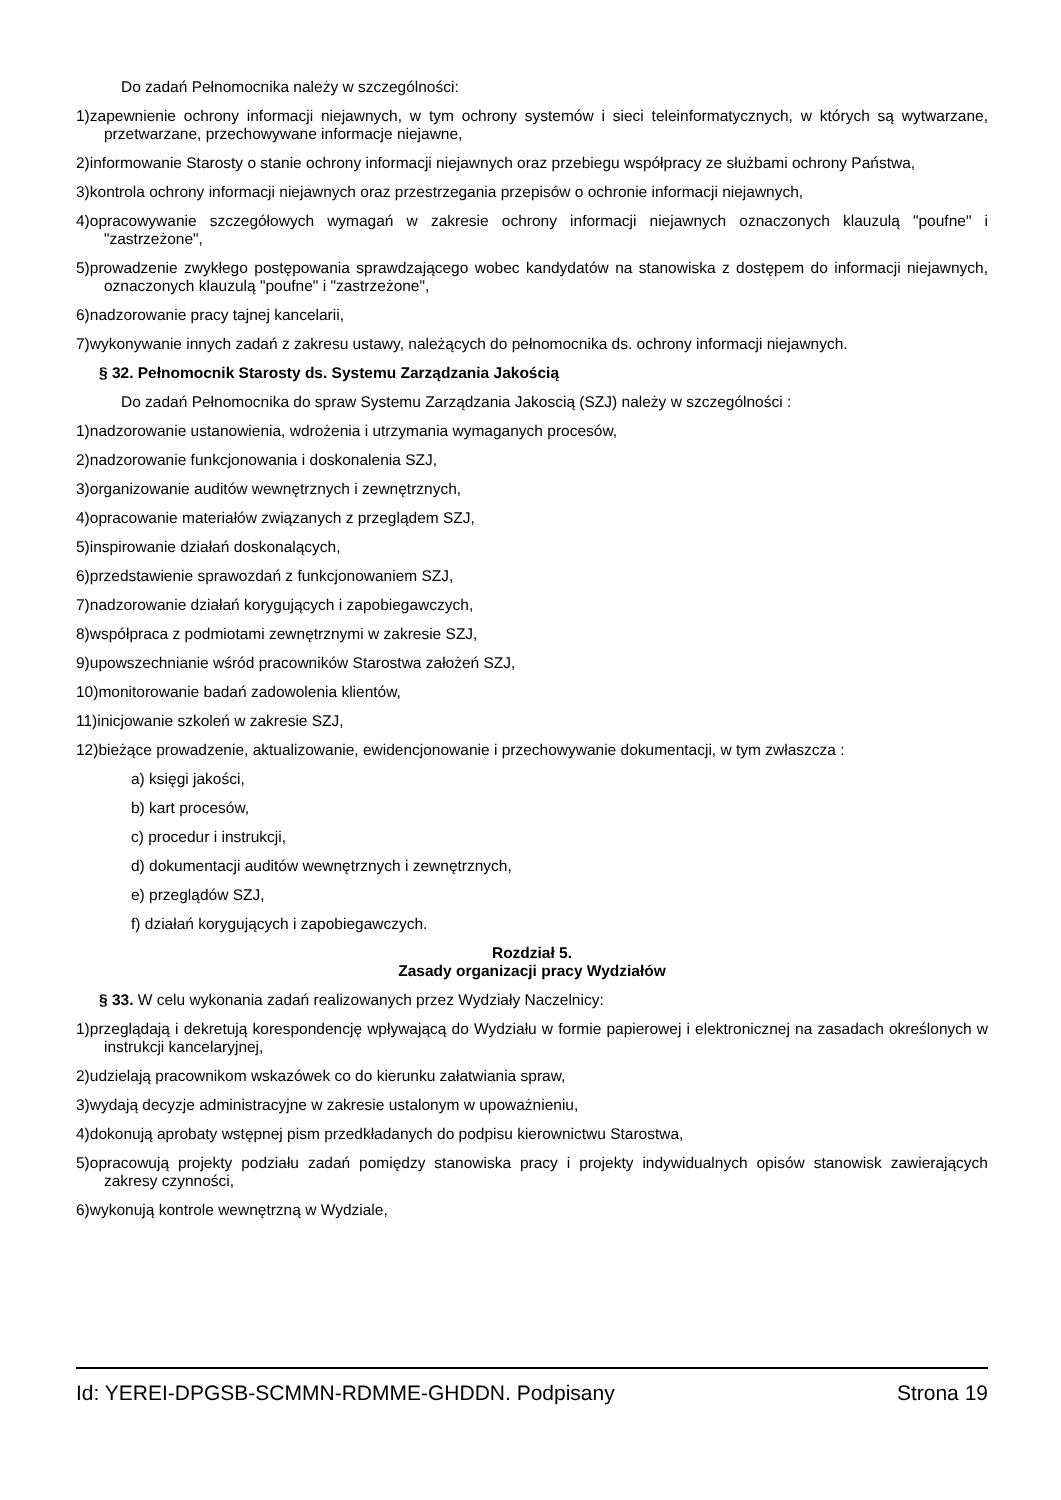Do zadań Pełnomocnika należy w szczególności:
1)zapewnienie ochrony informacji niejawnych, w tym ochrony systemów i sieci teleinformatycznych, w których są wytwarzane, przetwarzane, przechowywane informacje niejawne,
2)informowanie Starosty o stanie ochrony informacji niejawnych oraz przebiegu współpracy ze służbami ochrony Państwa,
3)kontrola ochrony informacji niejawnych oraz przestrzegania przepisów o ochronie informacji niejawnych,
4)opracowywanie szczegółowych wymagań w zakresie ochrony informacji niejawnych oznaczonych klauzulą "poufne" i "zastrzeżone",
5)prowadzenie zwykłego postępowania sprawdzającego wobec kandydatów na stanowiska z dostępem do informacji niejawnych, oznaczonych klauzulą "poufne" i "zastrzeżone",
6)nadzorowanie pracy tajnej kancelarii,
7)wykonywanie innych zadań z zakresu ustawy, należących do pełnomocnika ds. ochrony informacji niejawnych.
§ 32. Pełnomocnik Starosty ds. Systemu Zarządzania Jakością
Do zadań Pełnomocnika do spraw Systemu Zarządzania Jakoscią (SZJ) należy w szczególności :
1)nadzorowanie ustanowienia, wdrożenia i utrzymania wymaganych procesów,
2)nadzorowanie funkcjonowania i doskonalenia SZJ,
3)organizowanie auditów wewnętrznych i zewnętrznych,
4)opracowanie materiałów związanych z przeglądem SZJ,
5)inspirowanie działań doskonalących,
6)przedstawienie sprawozdań z funkcjonowaniem SZJ,
7)nadzorowanie działań korygujących i zapobiegawczych,
8)współpraca z podmiotami zewnętrznymi w zakresie SZJ,
9)upowszechnianie wśród pracowników Starostwa założeń SZJ,
10)monitorowanie badań zadowolenia klientów,
11)inicjowanie szkoleń w zakresie SZJ,
12)bieżące prowadzenie, aktualizowanie, ewidencjonowanie i przechowywanie dokumentacji, w tym zwłaszcza :
a) księgi jakości,
b) kart procesów,
c) procedur i instrukcji,
d) dokumentacji auditów wewnętrznych i zewnętrznych,
e) przeglądów SZJ,
f) działań korygujących i zapobiegawczych.
Rozdział 5.
Zasady organizacji pracy Wydziałów
§ 33. W celu wykonania zadań realizowanych przez Wydziały Naczelnicy:
1)przeglądają i dekretują korespondencję wpływającą do Wydziału w formie papierowej i elektronicznej na zasadach określonych w instrukcji kancelaryjnej,
2)udzielają pracownikom wskazówek co do kierunku załatwiania spraw,
3)wydają decyzje administracyjne w zakresie ustalonym w upoważnieniu,
4)dokonują aprobaty wstępnej pism przedkładanych do podpisu kierownictwu Starostwa,
5)opracowują projekty podziału zadań pomiędzy stanowiska pracy i projekty indywidualnych opisów stanowisk zawierających zakresy czynności,
6)wykonują kontrole wewnętrzną w Wydziale,
Id: YEREI-DPGSB-SCMMN-RDMME-GHDDN. Podpisany Strona 19